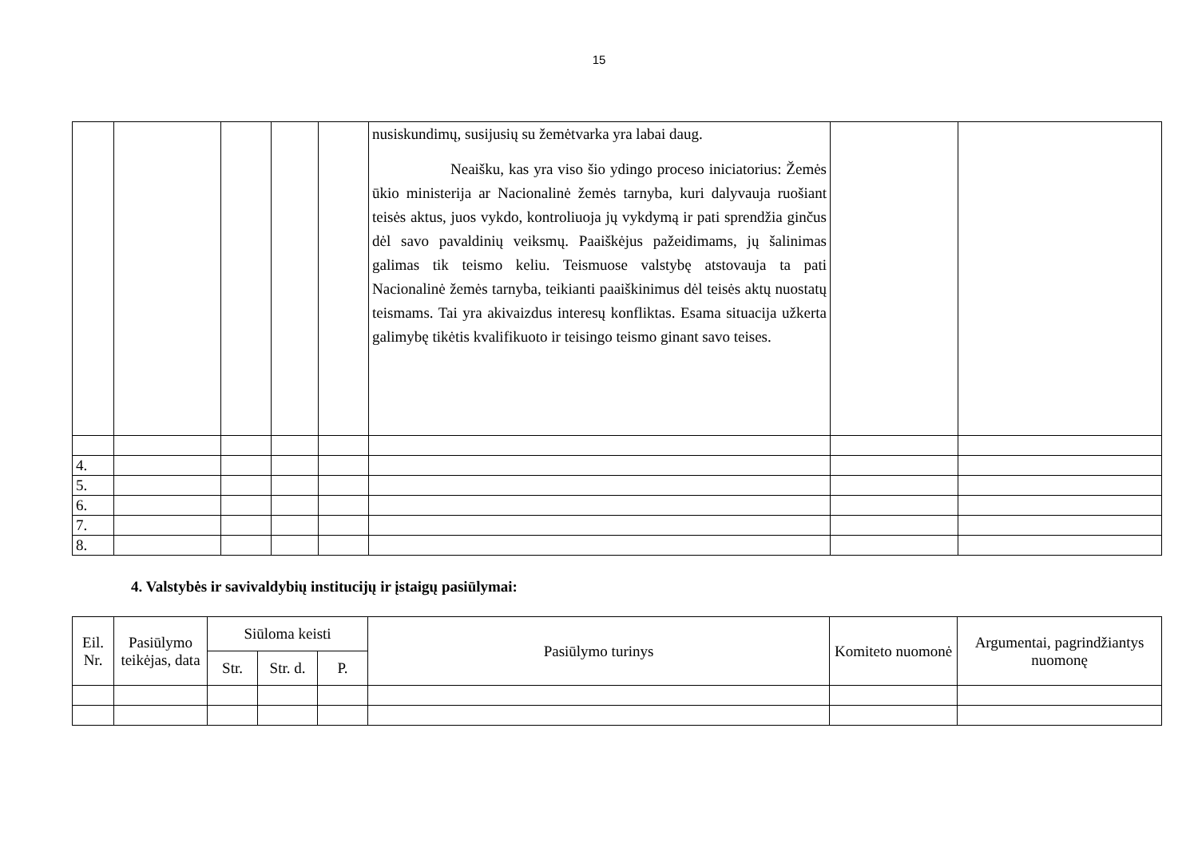15
| | | | | | nusiskundimų, susijusių su žemėtvarka yra labai daug. Neaišku, kas yra viso šio ydingo proceso iniciatorius: Žemės ūkio ministerija ar Nacionalinė žemės tarnyba, kuri dalyvauja ruošiant teisės aktus, juos vykdo, kontroliuoja jų vykdymą ir pati sprendžia ginčus dėl savo pavaldinių veiksmų. Paaiškėjus pažeidimams, jų šalinimas galimas tik teismo keliu. Teismuose valstybę atstovauja ta pati Nacionalinė žemės tarnyba, teikianti paaiškinimus dėl teisės aktų nuostatų teismams. Tai yra akivaizdus interesų konfliktas. Esama situacija užkerta galimybę tikėtis kvalifikuoto ir teisingo teismo ginant savo teises. | | |
| 4. | | | | | | | |
| 5. | | | | | | | |
| 6. | | | | | | | |
| 7. | | | | | | | |
| 8. | | | | | | | |
4. Valstybės ir savivaldybių institucijų ir įstaigų pasiūlymai:
| Eil. Nr. | Pasiūlymo teikėjas, data | Siūloma keisti | | | Pasiūlymo turinys | Komiteto nuomonė | Argumentai, pagrindžiantys nuomonę |
| --- | --- | --- | --- | --- | --- | --- | --- |
| | | Str. | Str. d. | P. | | | |